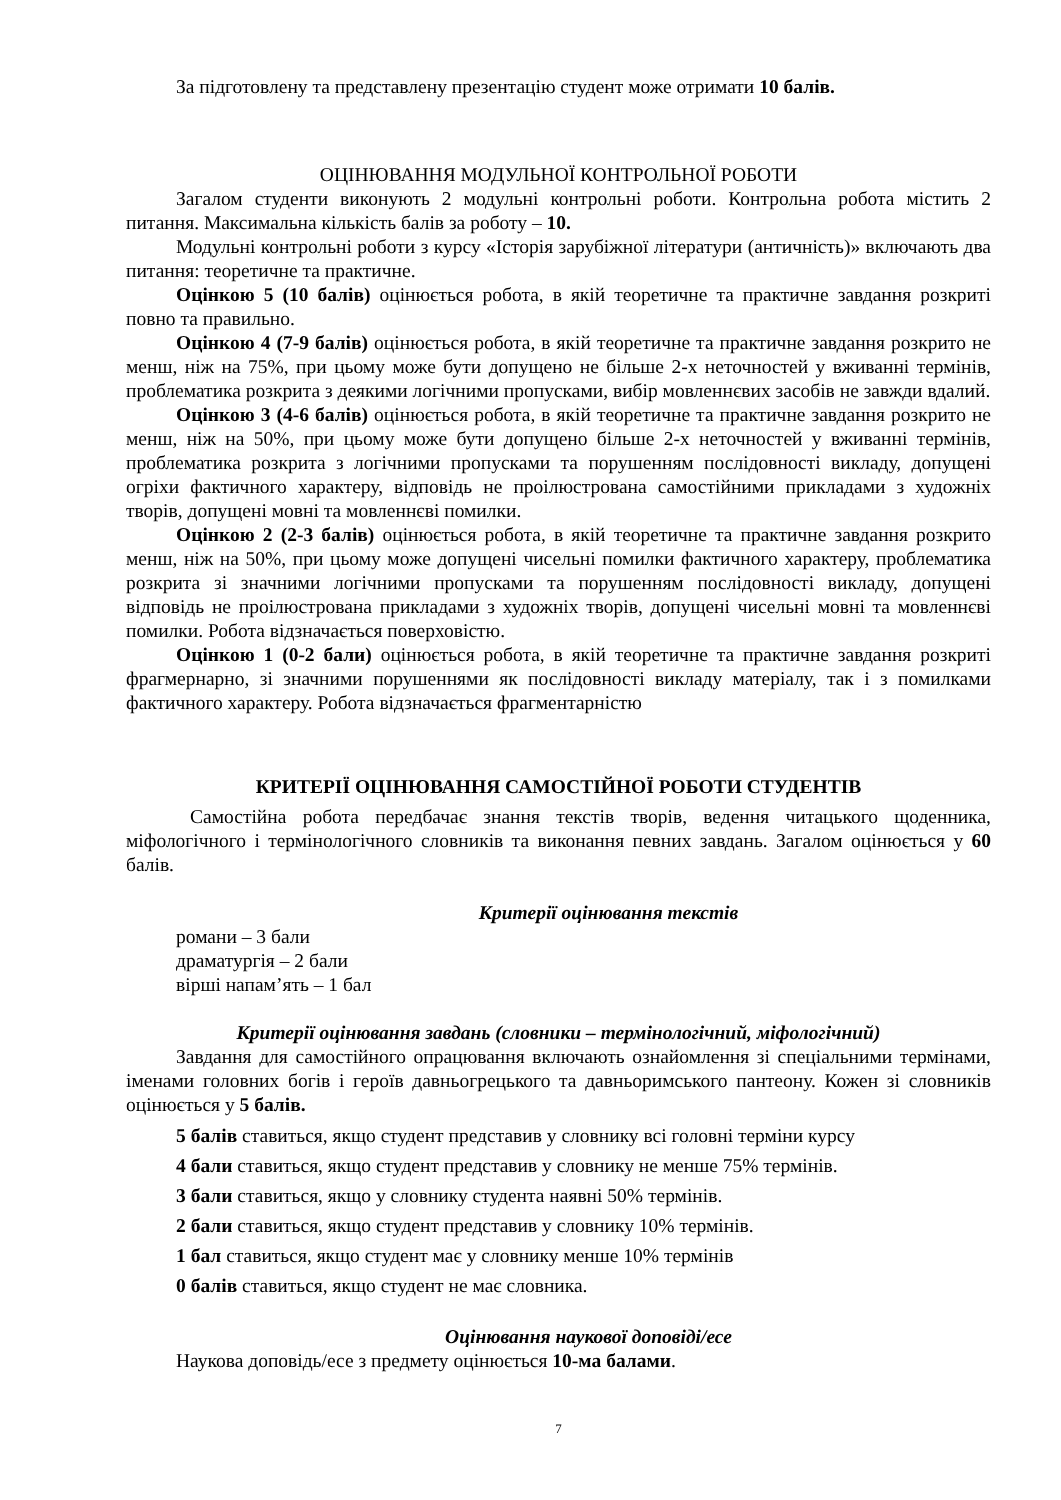За підготовлену та представлену презентацію студент може отримати 10 балів.
ОЦІНЮВАННЯ МОДУЛЬНОЇ КОНТРОЛЬНОЇ РОБОТИ
Загалом студенти виконують 2 модульні контрольні роботи. Контрольна робота містить 2 питання. Максимальна кількість балів за роботу – 10.
Модульні контрольні роботи з курсу «Історія зарубіжної літератури (античність)» включають два питання: теоретичне та практичне.
Оцінкою 5 (10 балів) оцінюється робота, в якій теоретичне та практичне завдання розкриті повно та правильно.
Оцінкою 4 (7-9 балів) оцінюється робота, в якій теоретичне та практичне завдання розкрито не менш, ніж на 75%, при цьому може бути допущено не більше 2-х неточностей у вживанні термінів, проблематика розкрита з деякими логічними пропусками, вибір мовленнєвих засобів не завжди вдалий.
Оцінкою 3 (4-6 балів) оцінюється робота, в якій теоретичне та практичне завдання розкрито не менш, ніж на 50%, при цьому може бути допущено більше 2-х неточностей у вживанні термінів, проблематика розкрита з логічними пропусками та порушенням послідовності викладу, допущені огріхи фактичного характеру, відповідь не проілюстрована самостійними прикладами з художніх творів, допущені мовні та мовленнєві помилки.
Оцінкою 2 (2-3 балів) оцінюється робота, в якій теоретичне та практичне завдання розкрито менш, ніж на 50%, при цьому може допущені чисельні помилки фактичного характеру, проблематика розкрита зі значними логічними пропусками та порушенням послідовності викладу, допущені відповідь не проілюстрована прикладами з художніх творів, допущені чисельні мовні та мовленнєві помилки. Робота відзначається поверховістю.
Оцінкою 1 (0-2 бали) оцінюється робота, в якій теоретичне та практичне завдання розкриті фрагмернарно, зі значними порушеннями як послідовності викладу матеріалу, так і з помилками фактичного характеру. Робота відзначається фрагментарністю
КРИТЕРІЇ ОЦІНЮВАННЯ САМОСТІЙНОЇ РОБОТИ СТУДЕНТІВ
Самостійна робота передбачає знання текстів творів, ведення читацького щоденника, міфологічного і термінологічного словників та виконання певних завдань. Загалом оцінюється у 60 балів.
Критерії оцінювання текстів
романи – 3 бали
драматургія – 2 бали
вірші напам’ять – 1 бал
Критерії оцінювання завдань (словники – термінологічний, міфологічний)
Завдання для самостійного опрацювання включають ознайомлення зі спеціальними термінами, іменами головних богів і героїв давньогрецького та давньоримського пантеону. Кожен зі словників оцінюється у 5 балів.
5 балів ставиться, якщо студент представив у словнику всі головні терміни курсу
4 бали ставиться, якщо студент представив у словнику не менше 75% термінів.
3 бали ставиться, якщо у словнику студента наявні 50% термінів.
2 бали ставиться, якщо студент представив у словнику 10% термінів.
1 бал ставиться, якщо студент має у словнику менше 10% термінів
0 балів ставиться, якщо студент не має словника.
Оцінювання наукової доповіді/есе
Наукова доповідь/есе з предмету оцінюється 10-ма балами.
7